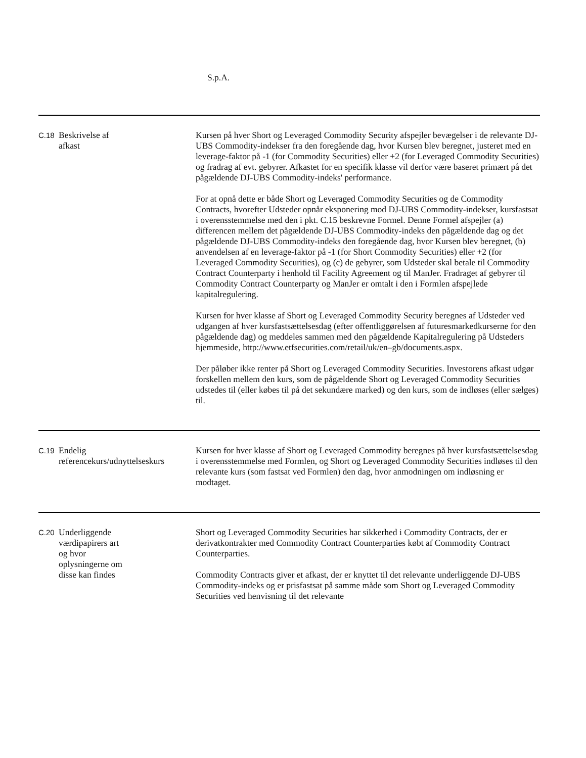S.p.A.
| C.18 | Beskrivelse af afkast | Kursen på hver Short og Leveraged Commodity Security afspejler bevægelser i de relevante DJ-UBS Commodity-indekser fra den foregående dag, hvor Kursen blev beregnet, justeret med en leverage-faktor på -1 (for Commodity Securities) eller +2 (for Leveraged Commodity Securities) og fradrag af evt. gebyrer. Afkastet for en specifik klasse vil derfor være baseret primært på det pågældende DJ-UBS Commodity-indeks' performance. For at opnå dette er både Short og Leveraged Commodity Securities og de Commodity Contracts, hvorefter Udsteder opnår eksponering mod DJ-UBS Commodity-indekser, kursfastsat i overensstemmelse med den i pkt. C.15 beskrevne Formel. Denne Formel afspejler (a) differencen mellem det pågældende DJ-UBS Commodity-indeks den pågældende dag og det pågældende DJ-UBS Commodity-indeks den foregående dag, hvor Kursen blev beregnet, (b) anvendelsen af en leverage-faktor på -1 (for Short Commodity Securities) eller +2 (for Leveraged Commodity Securities), og (c) de gebyrer, som Udsteder skal betale til Commodity Contract Counterparty i henhold til Facility Agreement og til ManJer. Fradraget af gebyrer til Commodity Contract Counterparty og ManJer er omtalt i den i Formlen afspejlede kapitalregulering. Kursen for hver klasse af Short og Leveraged Commodity Security beregnes af Udsteder ved udgangen af hver kursfastsættelsesdag (efter offentliggørelsen af futuresmarkedkurserne for den pågældende dag) og meddeles sammen med den pågældende Kapitalregulering på Udsteders hjemmeside, http://www.etfsecurities.com/retail/uk/en–gb/documents.aspx. Der påløber ikke renter på Short og Leveraged Commodity Securities. Investorens afkast udgør forskellen mellem den kurs, som de pågældende Short og Leveraged Commodity Securities udstedes til (eller købes til på det sekundære marked) og den kurs, som de indløses (eller sælges) til. |
| C.19 | Endelig referencekurs/udnyttelseskurs | Kursen for hver klasse af Short og Leveraged Commodity beregnes på hver kursfastsættelsesdag i overensstemmelse med Formlen, og Short og Leveraged Commodity Securities indløses til den relevante kurs (som fastsat ved Formlen) den dag, hvor anmodningen om indløsning er modtaget. |
| C.20 | Underliggende værdipapirers art og hvor oplysningerne om disse kan findes | Short og Leveraged Commodity Securities har sikkerhed i Commodity Contracts, der er derivatkontrakter med Commodity Contract Counterparties købt af Commodity Contract Counterparties. Commodity Contracts giver et afkast, der er knyttet til det relevante underliggende DJ-UBS Commodity-indeks og er prisfastsat på samme måde som Short og Leveraged Commodity Securities ved henvisning til det relevante |